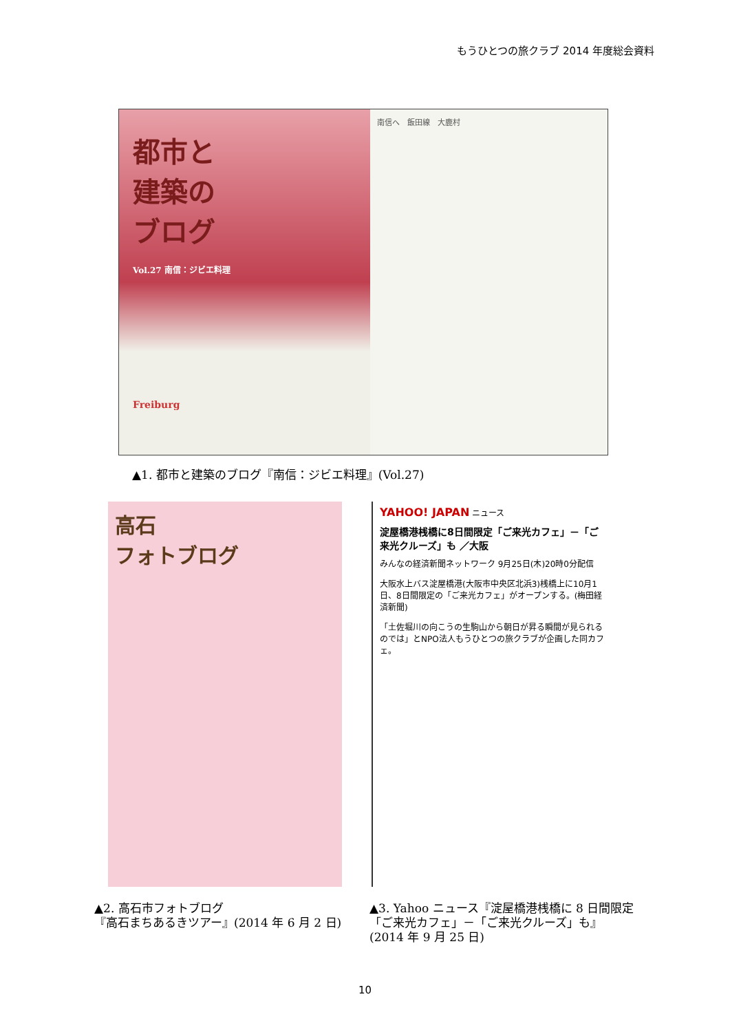もうひとつの旅クラブ 2014 年度総会資料
都市と
建築の
ブログ
Vol.27 南信：ジビエ料理
Freiburg
南信へ　飯田線　大鹿村
▲1. 都市と建築のブログ『南信：ジビエ料理』(Vol.27)
高石
フォトブログ
YAHOO! JAPAN ニュース
淀屋橋港桟橋に8日間限定「ご来光カフェ」－「ご来光クルーズ」も ／大阪
みんなの経済新聞ネットワーク 9月25日(木)20時0分配信
大阪水上バス淀屋橋港(大阪市中央区北浜3)桟橋上に10月1日、8日間限定の「ご来光カフェ」がオープンする。(梅田経済新聞)
「土佐堀川の向こうの生駒山から朝日が昇る瞬間が見られるのでは」とNPO法人もうひとつの旅クラブが企画した同カフェ。
▲2. 高石市フォトブログ
『高石まちあるきツアー』(2014 年 6 月 2 日)
▲3. Yahoo ニュース『淀屋橋港桟橋に 8 日間限定
「ご来光カフェ」－「ご来光クルーズ」も』
(2014 年 9 月 25 日)
10